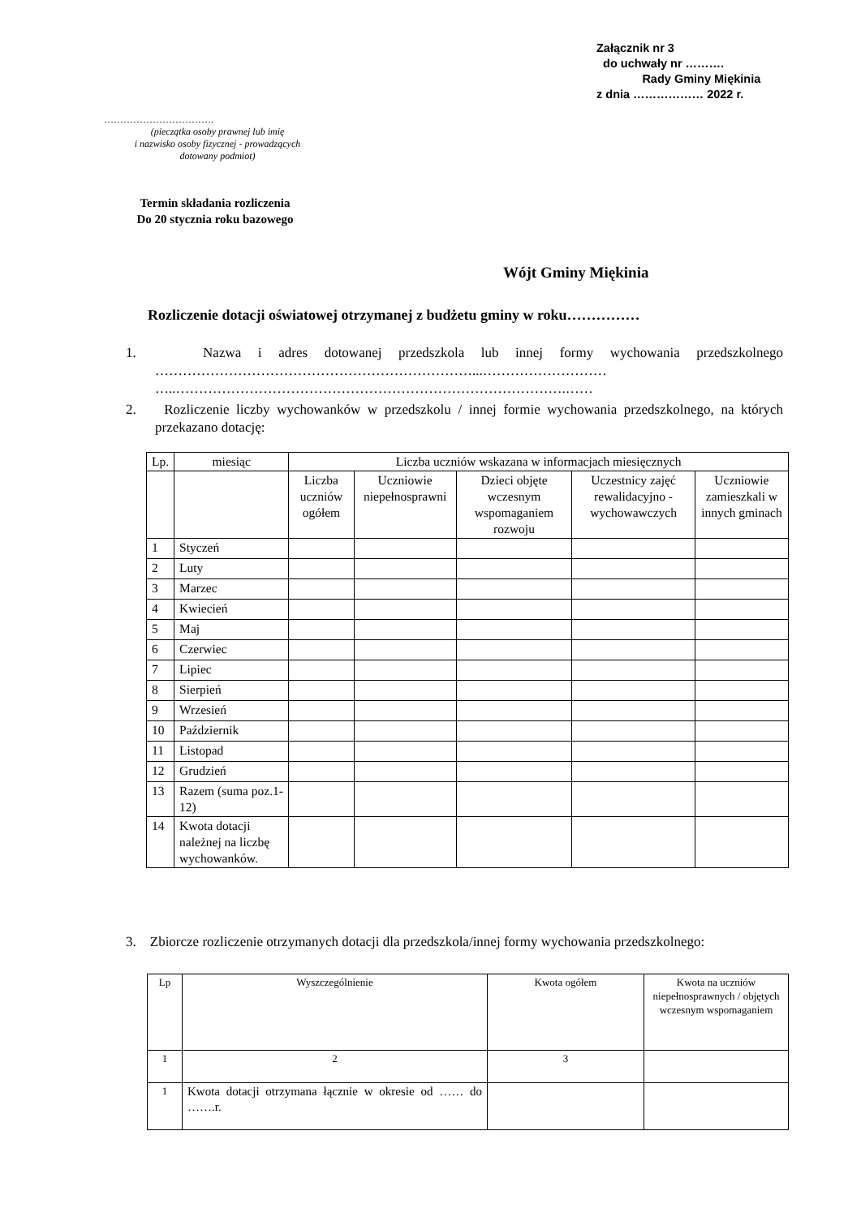Załącznik nr 3
do uchwały nr ……….
Rady Gminy Miękinia
z dnia ……………… 2022 r.
…………………………….
(pieczątka osoby prawnej lub imię
i nazwisko osoby fizycznej - prowadzących
dotowany podmiot)
Termin składania rozliczenia
Do 20 stycznia roku bazowego
Wójt Gminy Miękinia
Rozliczenie dotacji oświatowej otrzymanej z budżetu gminy w roku……………
1. Nazwa i adres dotowanej przedszkola lub innej formy wychowania przedszkolnego ……………………………………………………………...………………………
…..………………………………………………………………………….……
2. Rozliczenie liczby wychowanków w przedszkolu / innej formie wychowania przedszkolnego, na których przekazano dotację:
| Lp. | miesiąc | Liczba uczniów wskazana w informacjach miesięcznych | | | | |
| --- | --- | --- | --- | --- | --- | --- |
| | | Liczba uczniów ogółem | Uczniowie niepełnosprawni | Dzieci objęte wczesnym wspomaganiem rozwoju | Uczestnicy zajęć rewalidacyjno - wychowawczych | Uczniowie zamieszkali w innych gminach |
| 1 | Styczeń | | | | | |
| 2 | Luty | | | | | |
| 3 | Marzec | | | | | |
| 4 | Kwiecień | | | | | |
| 5 | Maj | | | | | |
| 6 | Czerwiec | | | | | |
| 7 | Lipiec | | | | | |
| 8 | Sierpień | | | | | |
| 9 | Wrzesień | | | | | |
| 10 | Październik | | | | | |
| 11 | Listopad | | | | | |
| 12 | Grudzień | | | | | |
| 13 | Razem (suma poz.1-12) | | | | | |
| 14 | Kwota dotacji należnej na liczbę wychowanków. | | | | | |
3. Zbiorcze rozliczenie otrzymanych dotacji dla przedszkola/innej formy wychowania przedszkolnego:
| Lp | Wyszczególnienie | Kwota ogółem | Kwota na uczniów niepełnosprawnych / objętych wczesnym wspomaganiem |
| --- | --- | --- | --- |
| 1 | 2 | 3 | |
| 1 | Kwota dotacji otrzymana łącznie w okresie od …… do …….r. | | |